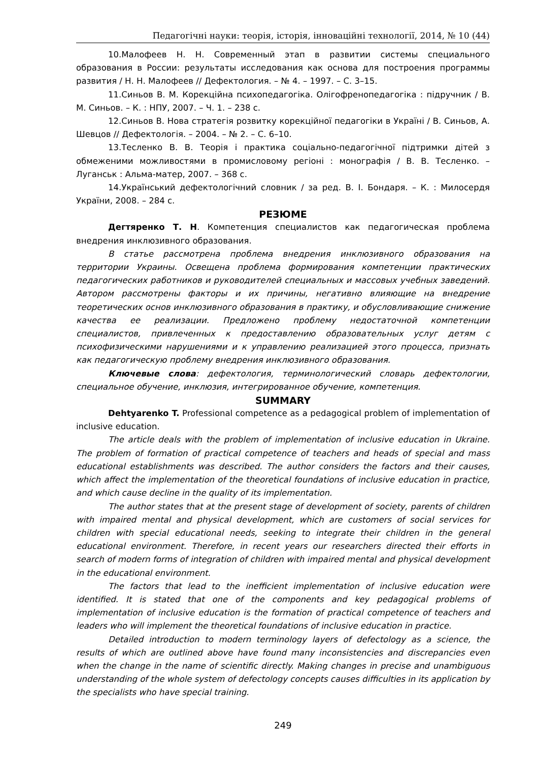Педагогічні науки: теорія, історія, інноваційні технології, 2014, № 10 (44)
10.Малофеев Н. Н. Современный этап в развитии системы специального образования в России: результаты исследования как основа для построения программы развития / Н. Н. Малофеев // Дефектология. – № 4. – 1997. – С. 3–15.
11.Синьов В. М. Корекційна психопедагогіка. Олігофренопедагогіка : підручник / В. М. Синьов. – К. : НПУ, 2007. – Ч. 1. – 238 с.
12.Синьов В. Нова стратегія розвитку корекційної педагогіки в Україні / В. Синьов, А. Шевцов // Дефектологія. – 2004. – № 2. – С. 6–10.
13.Тесленко В. В. Теорія і практика соціально-педагогічної підтримки дітей з обмеженими можливостями в промисловому регіоні : монографія / В. В. Тесленко. – Луганськ : Альма-матер, 2007. – 368 с.
14.Український дефектологічний словник / за ред. В. І. Бондаря. – К. : Милосердя України, 2008. – 284 с.
РЕЗЮМЕ
Дегтяренко Т. Н. Компетенция специалистов как педагогическая проблема внедрения инклюзивного образования.
В статье рассмотрена проблема внедрения инклюзивного образования на территории Украины. Освещена проблема формирования компетенции практических педагогических работников и руководителей специальных и массовых учебных заведений. Автором рассмотрены факторы и их причины, негативно влияющие на внедрение теоретических основ инклюзивного образования в практику, и обусловливающие снижение качества ее реализации. Предложено проблему недостаточной компетенции специалистов, привлеченных к предоставлению образовательных услуг детям с психофизическими нарушениями и к управлению реализацией этого процесса, признать как педагогическую проблему внедрения инклюзивного образования.
Ключевые слова: дефектология, терминологический словарь дефектологии, специальное обучение, инклюзия, интегрированное обучение, компетенция.
SUMMARY
Dehtyarenko T. Professional competence as a pedagogical problem of implementation of inclusive education.
The article deals with the problem of implementation of inclusive education in Ukraine. The problem of formation of practical competence of teachers and heads of special and mass educational establishments was described. The author considers the factors and their causes, which affect the implementation of the theoretical foundations of inclusive education in practice, and which cause decline in the quality of its implementation.
The author states that at the present stage of development of society, parents of children with impaired mental and physical development, which are customers of social services for children with special educational needs, seeking to integrate their children in the general educational environment. Therefore, in recent years our researchers directed their efforts in search of modern forms of integration of children with impaired mental and physical development in the educational environment.
The factors that lead to the inefficient implementation of inclusive education were identified. It is stated that one of the components and key pedagogical problems of implementation of inclusive education is the formation of practical competence of teachers and leaders who will implement the theoretical foundations of inclusive education in practice.
Detailed introduction to modern terminology layers of defectology as a science, the results of which are outlined above have found many inconsistencies and discrepancies even when the change in the name of scientific directly. Making changes in precise and unambiguous understanding of the whole system of defectology concepts causes difficulties in its application by the specialists who have special training.
249